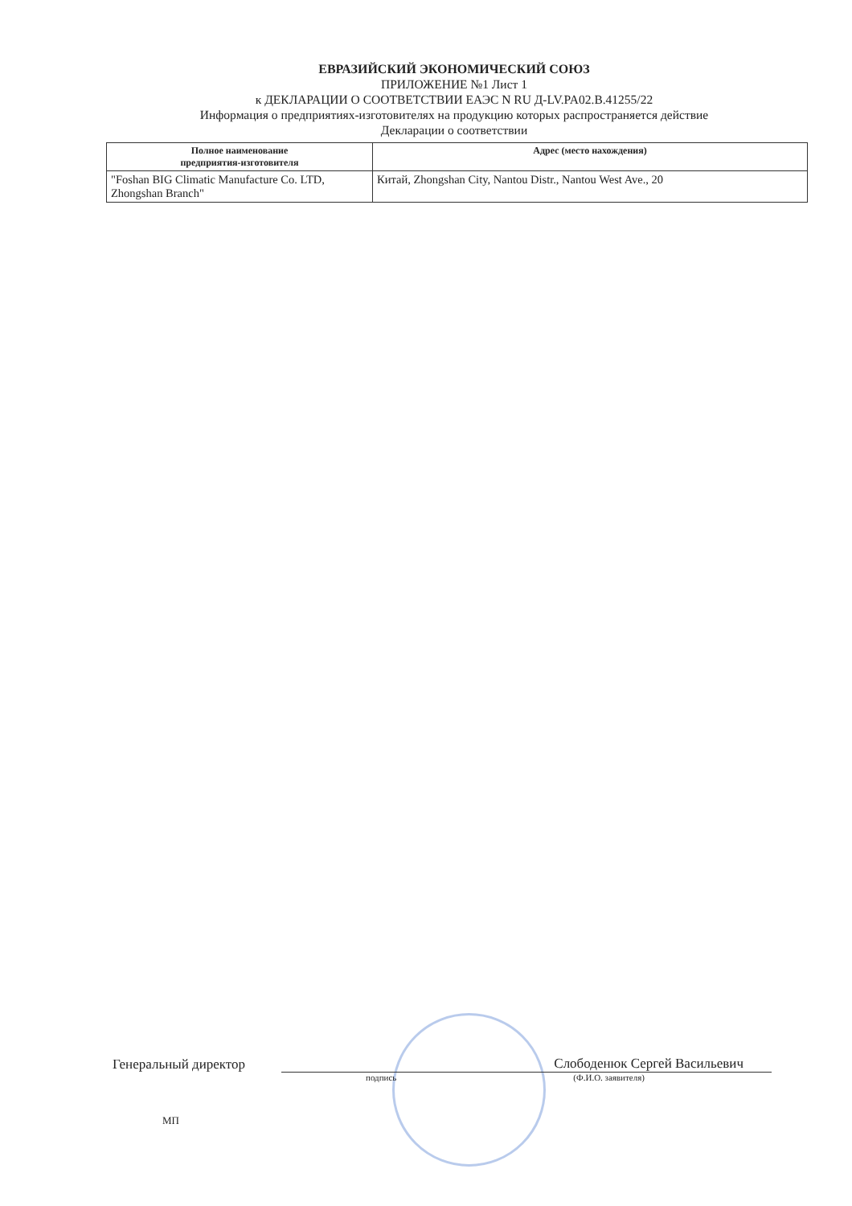ЕВРАЗИЙСКИЙ ЭКОНОМИЧЕСКИЙ СОЮЗ
ПРИЛОЖЕНИЕ №1 Лист 1
к ДЕКЛАРАЦИИ О СООТВЕТСТВИИ ЕАЭС N RU Д-LV.PA02.B.41255/22
Информация о предприятиях-изготовителях на продукцию которых распространяется действие
Декларации о соответствии
| Полное наименование предприятия-изготовителя | Адрес (место нахождения) |
| --- | --- |
| "Foshan BIG Climatic Manufacture Co. LTD, Zhongshan Branch" | Китай, Zhongshan City, Nantou Distr., Nantou West Ave., 20 |
Генеральный директор Слободенюк Сергей Васильевич
подпись (Ф.И.О. заявителя)
МП